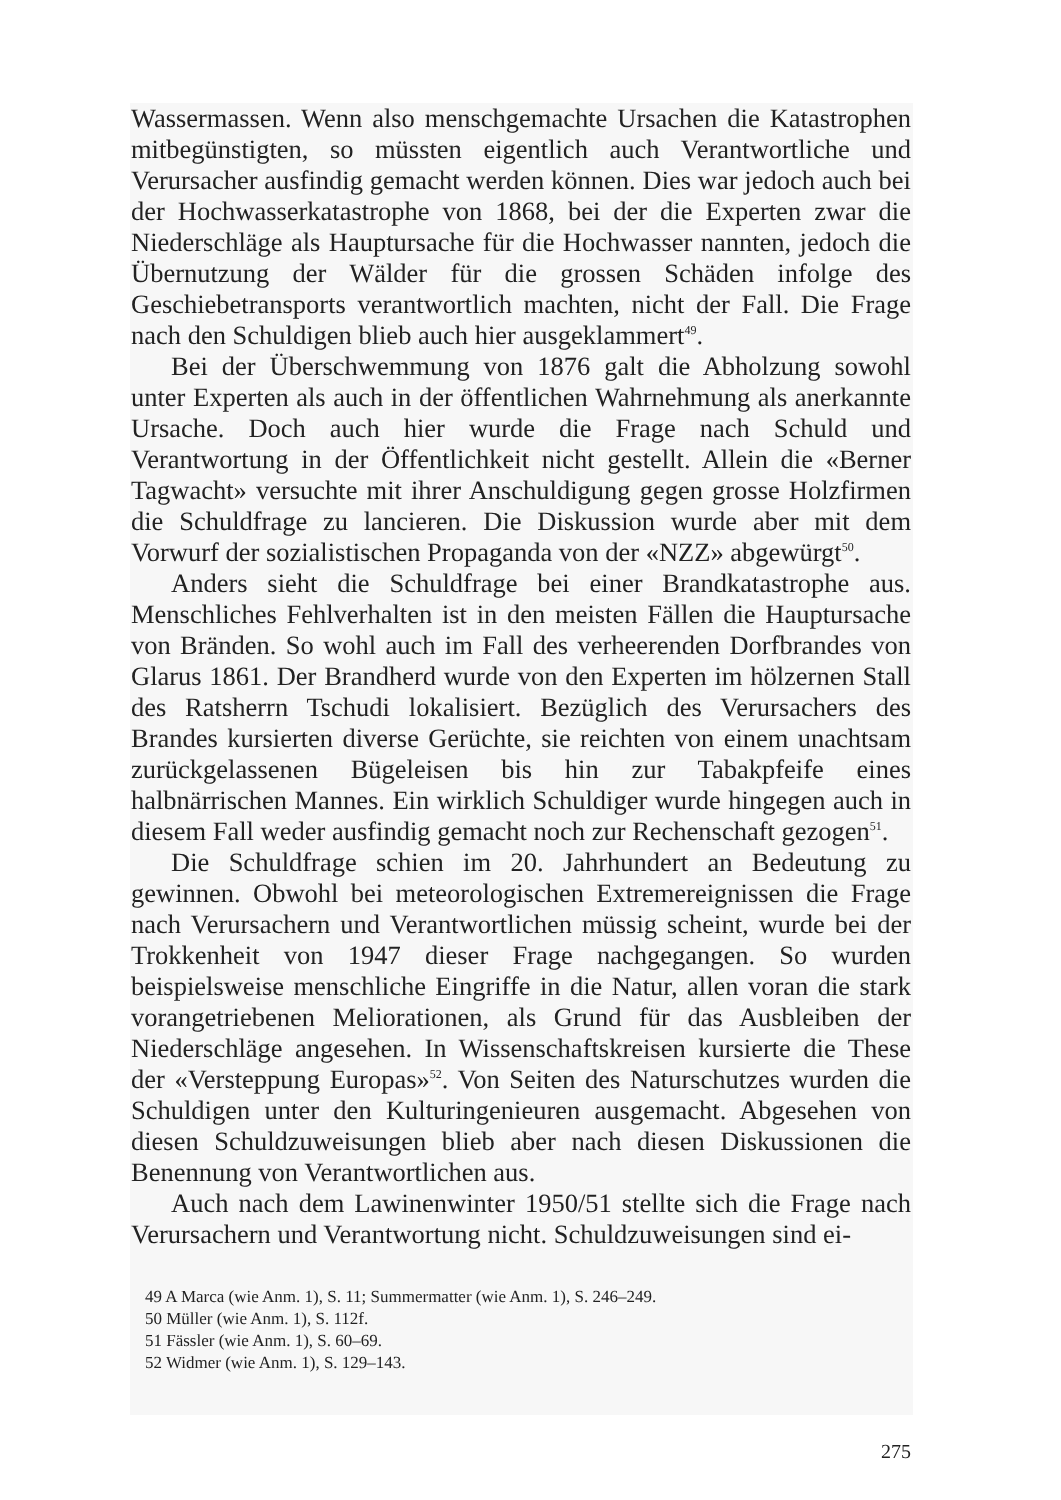Wassermassen. Wenn also menschgemachte Ursachen die Katastrophen mitbegünstigten, so müssten eigentlich auch Verantwortliche und Verursacher ausfindig gemacht werden können. Dies war jedoch auch bei der Hochwasserkatastrophe von 1868, bei der die Experten zwar die Niederschläge als Hauptursache für die Hochwasser nannten, jedoch die Übernutzung der Wälder für die grossen Schäden infolge des Geschiebetransports verantwortlich machten, nicht der Fall. Die Frage nach den Schuldigen blieb auch hier ausgeklammert<sup>49</sup>.
Bei der Überschwemmung von 1876 galt die Abholzung sowohl unter Experten als auch in der öffentlichen Wahrnehmung als anerkannte Ursache. Doch auch hier wurde die Frage nach Schuld und Verantwortung in der Öffentlichkeit nicht gestellt. Allein die «Berner Tagwacht» versuchte mit ihrer Anschuldigung gegen grosse Holzfirmen die Schuldfrage zu lancieren. Die Diskussion wurde aber mit dem Vorwurf der sozialistischen Propaganda von der «NZZ» abgewürgt<sup>50</sup>.
Anders sieht die Schuldfrage bei einer Brandkatastrophe aus. Menschliches Fehlverhalten ist in den meisten Fällen die Hauptursache von Bränden. So wohl auch im Fall des verheerenden Dorfbrandes von Glarus 1861. Der Brandherd wurde von den Experten im hölzernen Stall des Ratsherrn Tschudi lokalisiert. Bezüglich des Verursachers des Brandes kursierten diverse Gerüchte, sie reichten von einem unachtsam zurückgelassenen Bügeleisen bis hin zur Tabakpfeife eines halbnärrischen Mannes. Ein wirklich Schuldiger wurde hingegen auch in diesem Fall weder ausfindig gemacht noch zur Rechenschaft gezogen<sup>51</sup>.
Die Schuldfrage schien im 20. Jahrhundert an Bedeutung zu gewinnen. Obwohl bei meteorologischen Extremereignissen die Frage nach Verursachern und Verantwortlichen müssig scheint, wurde bei der Trokkenheit von 1947 dieser Frage nachgegangen. So wurden beispielsweise menschliche Eingriffe in die Natur, allen voran die stark vorangetriebenen Meliorationen, als Grund für das Ausbleiben der Niederschläge angesehen. In Wissenschaftskreisen kursierte die These der «Versteppung Europas»<sup>52</sup>. Von Seiten des Naturschutzes wurden die Schuldigen unter den Kulturingenieuren ausgemacht. Abgesehen von diesen Schuldzuweisungen blieb aber nach diesen Diskussionen die Benennung von Verantwortlichen aus.
Auch nach dem Lawinenwinter 1950/51 stellte sich die Frage nach Verursachern und Verantwortung nicht. Schuldzuweisungen sind ei-
49 A Marca (wie Anm. 1), S. 11; Summermatter (wie Anm. 1), S. 246–249.
50 Müller (wie Anm. 1), S. 112f.
51 Fässler (wie Anm. 1), S. 60–69.
52 Widmer (wie Anm. 1), S. 129–143.
275